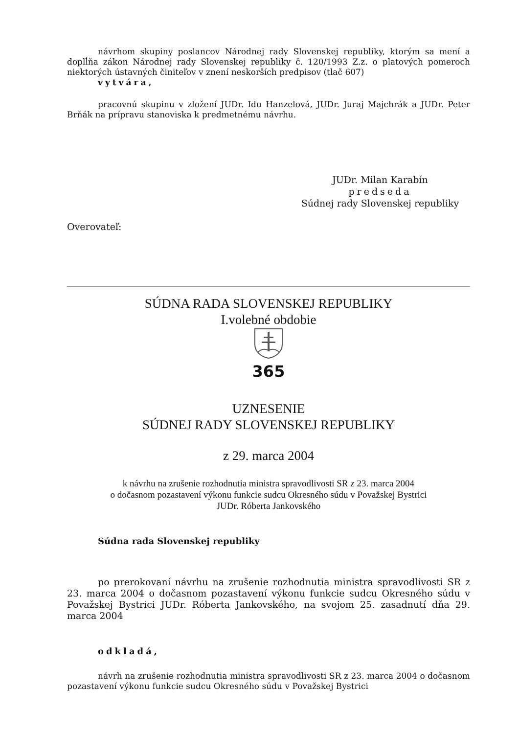návrhom skupiny poslancov Národnej rady Slovenskej republiky, ktorým sa mení a doplĺňa zákon Národnej rady Slovenskej republiky č. 120/1993 Z.z. o platových pomeroch niektorých ústavných činiteľov v znení neskorších predpisov (tlač 607)
vytvára,
pracovnú skupinu v zložení JUDr. Idu Hanzelová, JUDr. Juraj Majchrák a JUDr. Peter Brňák na prípravu stanoviska k predmetnému návrhu.
JUDr. Milan Karabín
predseda
Súdnej rady Slovenskej republiky
Overovateľ:
SÚDNA RADA SLOVENSKEJ REPUBLIKY
I.volebné obdobie
365
UZNESENIE
SÚDNEJ RADY SLOVENSKEJ REPUBLIKY
z 29. marca 2004
k návrhu na zrušenie rozhodnutia ministra spravodlivosti SR z 23. marca 2004
o dočasnom pozastavení výkonu funkcie sudcu Okresného súdu v Považskej Bystrici
JUDr. Róberta Jankovského
Súdna rada Slovenskej republiky
po prerokovaní návrhu na zrušenie rozhodnutia ministra spravodlivosti SR z 23. marca 2004 o dočasnom pozastavení výkonu funkcie sudcu Okresného súdu v Považskej Bystrici JUDr. Róberta Jankovského, na svojom 25. zasadnutí dňa 29. marca 2004
odkladá,
návrh na zrušenie rozhodnutia ministra spravodlivosti SR z 23. marca 2004 o dočasnom pozastavení výkonu funkcie sudcu Okresného súdu v Považskej Bystrici